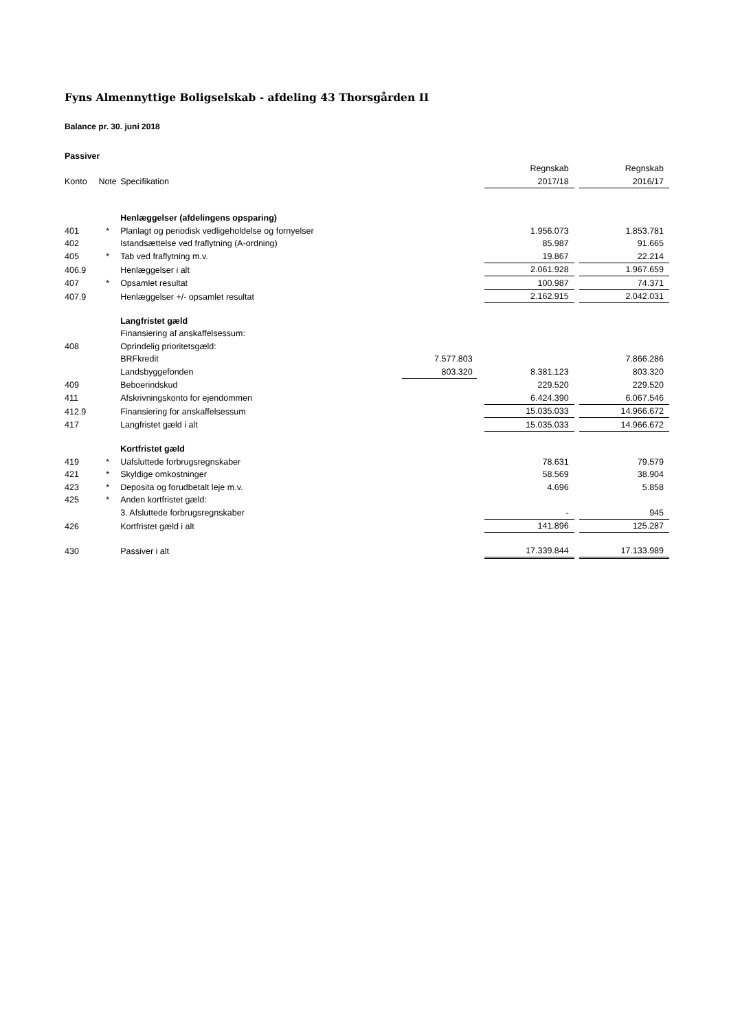Fyns Almennyttige Boligselskab - afdeling 43 Thorsgården II
Balance pr. 30. juni 2018
| Passiver | | | | | | | |
| | | | | | Regnskab | | Regnskab |
| Konto | Note | Specifikation | | | 2017/18 | | 2016/17 |
| | | Henlæggelser (afdelingens opsparing) | | | | | |
| 401 | * | Planlagt og periodisk vedligeholdelse og fornyelser | | | 1.956.073 | | 1.853.781 |
| 402 | | Istandsættelse ved fraflytning (A-ordning) | | | 85.987 | | 91.665 |
| 405 | * | Tab ved fraflytning m.v. | | | 19.867 | | 22.214 |
| 406.9 | | Henlæggelser i alt | | | 2.061.928 | | 1.967.659 |
| 407 | * | Opsamlet resultat | | | 100.987 | | 74.371 |
| 407.9 | | Henlæggelser +/- opsamlet resultat | | | 2.162.915 | | 2.042.031 |
| | | Langfristet gæld | | | | | |
| | | Finansiering af anskaffelsessum: | | | | | |
| 408 | | Oprindelig prioritetsgæld: | | | | | |
| | | BRFkredit | 7.577.803 | | | | 7.866.286 |
| | | Landsbyggefonden | 803.320 | | 8.381.123 | | 803.320 |
| 409 | | Beboerindskud | | | 229.520 | | 229.520 |
| 411 | | Afskrivningskonto for ejendommen | | | 6.424.390 | | 6.067.546 |
| 412.9 | | Finansiering for anskaffelsessum | | | 15.035.033 | | 14.966.672 |
| 417 | | Langfristet gæld i alt | | | 15.035.033 | | 14.966.672 |
| | | Kortfristet gæld | | | | | |
| 419 | * | Uafsluttede forbrugsregnskaber | | | 78.631 | | 79.579 |
| 421 | * | Skyldige omkostninger | | | 58.569 | | 38.904 |
| 423 | * | Deposita og forudbetalt leje m.v. | | | 4.696 | | 5.858 |
| 425 | * | Anden kortfristet gæld: | | | | | |
| | | 3. Afsluttede forbrugsregnskaber | | | - | | 945 |
| 426 | | Kortfristet gæld i alt | | | 141.896 | | 125.287 |
| 430 | | Passiver i alt | | | 17.339.844 | | 17.133.989 |